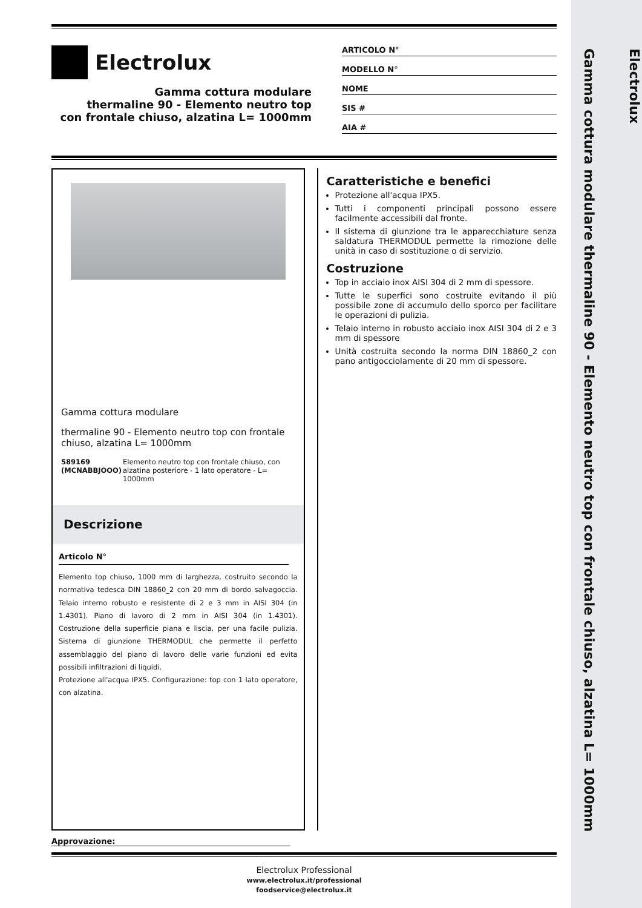Electrolux
Gamma cottura modulare thermaline 90 - Elemento neutro top con frontale chiuso, alzatina L= 1000mm
Electrolux
Gamma cottura modulare
thermaline 90 - Elemento neutro top
con frontale chiuso, alzatina L= 1000mm
ARTICOLO N°
MODELLO N°
NOME
SIS #
AIA #
Gamma cottura modulare
thermaline 90 - Elemento neutro top con frontale chiuso, alzatina L= 1000mm
589169 (MCNABBJOOO) Elemento neutro top con frontale chiuso, con alzatina posteriore - 1 lato operatore - L= 1000mm
Descrizione
Articolo N°
Elemento top chiuso, 1000 mm di larghezza, costruito secondo la normativa tedesca DIN 18860_2 con 20 mm di bordo salvagoccia. Telaio interno robusto e resistente di 2 e 3 mm in AISI 304 (in 1.4301). Piano di lavoro di 2 mm in AISI 304 (in 1.4301). Costruzione della superficie piana e liscia, per una facile pulizia. Sistema di giunzione THERMODUL che permette il perfetto assemblaggio del piano di lavoro delle varie funzioni ed evita possibili infiltrazioni di liquidi.
Protezione all'acqua IPX5. Configurazione: top con 1 lato operatore, con alzatina.
Caratteristiche e benefici
Protezione all'acqua IPX5.
Tutti i componenti principali possono essere facilmente accessibili dal fronte.
Il sistema di giunzione tra le apparecchiature senza saldatura THERMODUL permette la rimozione delle unità in caso di sostituzione o di servizio.
Costruzione
Top in acciaio inox AISI 304 di 2 mm di spessore.
Tutte le superfici sono costruite evitando il più possibile zone di accumulo dello sporco per facilitare le operazioni di pulizia.
Telaio interno in robusto acciaio inox AISI 304 di 2 e 3 mm di spessore
Unità costruita secondo la norma DIN 18860_2 con pano antigocciolamente di 20 mm di spessore.
Approvazione:
Electrolux Professional
www.electrolux.it/professional
foodservice@electrolux.it